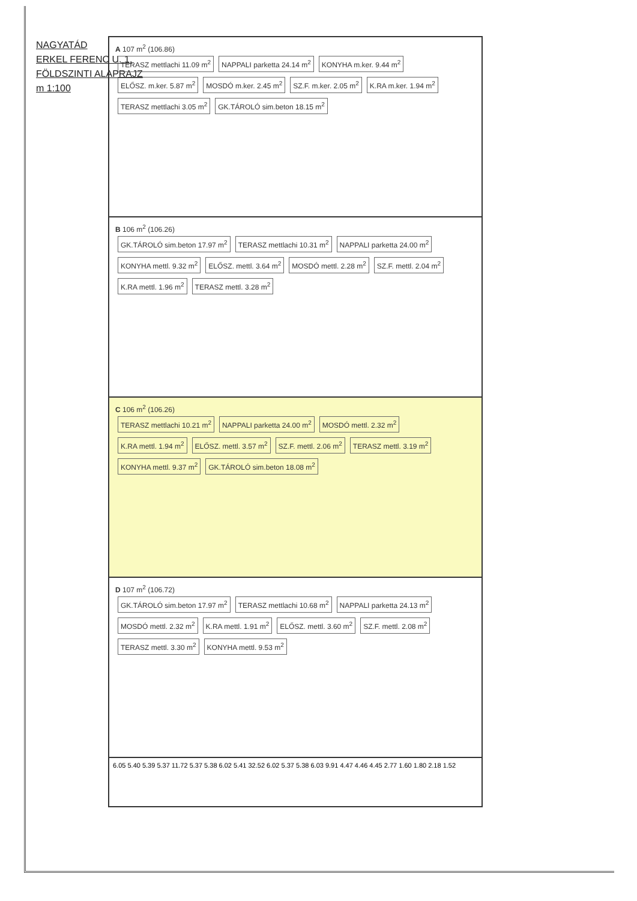NAGYATÁD
ERKEL FERENC U. 1.
FÖLDSZINTI ALAPRAJZ
m 1:100
A 107 m<sup>2</sup> (106.86)
TERASZ mettlachi 11.09 m<sup>2</sup> NAPPALI parketta 24.14 m<sup>2</sup> KONYHA m.ker. 9.44 m<sup>2</sup> ELŐSZ. m.ker. 5.87 m<sup>2</sup> MOSDÓ m.ker. 2.45 m<sup>2</sup> SZ.F. m.ker. 2.05 m<sup>2</sup> K.RA m.ker. 1.94 m<sup>2</sup> TERASZ mettlachi 3.05 m<sup>2</sup> GK.TÁROLÓ sim.beton 18.15 m<sup>2</sup>
B 106 m<sup>2</sup> (106.26)
GK.TÁROLÓ sim.beton 17.97 m<sup>2</sup> TERASZ mettlachi 10.31 m<sup>2</sup> NAPPALI parketta 24.00 m<sup>2</sup> KONYHA mettl. 9.32 m<sup>2</sup> ELŐSZ. mettl. 3.64 m<sup>2</sup> MOSDÓ mettl. 2.28 m<sup>2</sup> SZ.F. mettl. 2.04 m<sup>2</sup> K.RA mettl. 1.96 m<sup>2</sup> TERASZ mettl. 3.28 m<sup>2</sup>
C 106 m<sup>2</sup> (106.26)
TERASZ mettlachi 10.21 m<sup>2</sup> NAPPALI parketta 24.00 m<sup>2</sup> MOSDÓ mettl. 2.32 m<sup>2</sup> K.RA mettl. 1.94 m<sup>2</sup> ELŐSZ. mettl. 3.57 m<sup>2</sup> SZ.F. mettl. 2.06 m<sup>2</sup> TERASZ mettl. 3.19 m<sup>2</sup> KONYHA mettl. 9.37 m<sup>2</sup> GK.TÁROLÓ sim.beton 18.08 m<sup>2</sup>
D 107 m<sup>2</sup> (106.72)
GK.TÁROLÓ sim.beton 17.97 m<sup>2</sup> TERASZ mettlachi 10.68 m<sup>2</sup> NAPPALI parketta 24.13 m<sup>2</sup> MOSDÓ mettl. 2.32 m<sup>2</sup> K.RA mettl. 1.91 m<sup>2</sup> ELŐSZ. mettl. 3.60 m<sup>2</sup> SZ.F. mettl. 2.08 m<sup>2</sup> TERASZ mettl. 3.30 m<sup>2</sup> KONYHA mettl. 9.53 m<sup>2</sup>
6.05 5.40 5.39 5.37 11.72 5.37 5.38 6.02 5.41 32.52 6.02 5.37 5.38 6.03 9.91 4.47 4.46 4.45 2.77 1.60 1.80 2.18 1.52